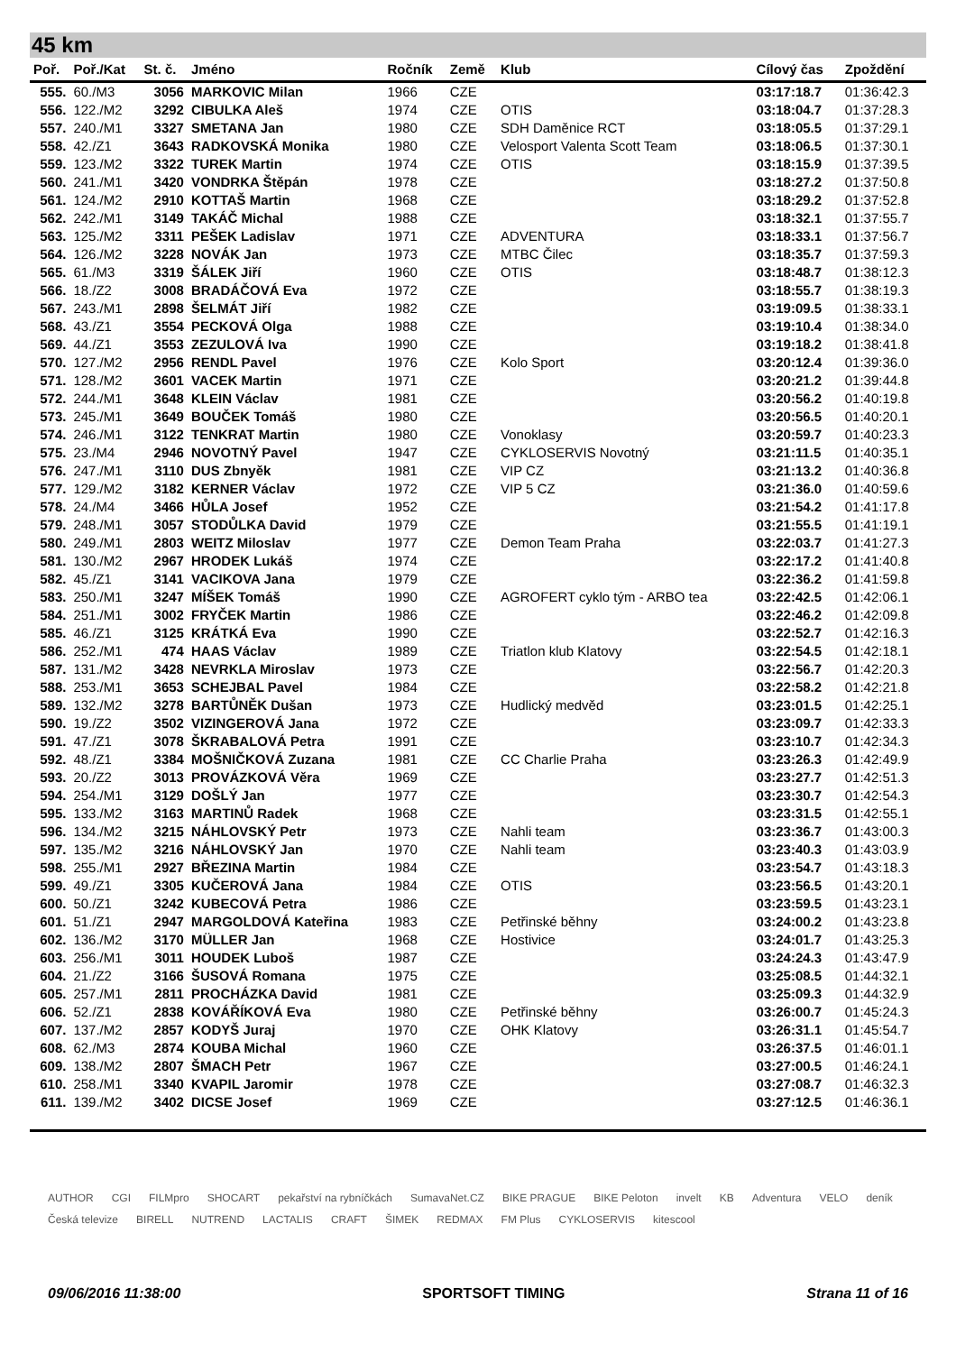45 km
| Poř. | Poř./Kat | St. č. | Jméno | Ročník | Země | Klub | Cílový čas | Zpoždění |
| --- | --- | --- | --- | --- | --- | --- | --- | --- |
| 555. | 60./M3 | 3056 | MARKOVIC Milan | 1966 | CZE | | 03:17:18.7 | 01:36:42.3 |
| 556. | 122./M2 | 3292 | CIBULKA Aleš | 1974 | CZE | OTIS | 03:18:04.7 | 01:37:28.3 |
| 557. | 240./M1 | 3327 | SMETANA Jan | 1980 | CZE | SDH Daměnice RCT | 03:18:05.5 | 01:37:29.1 |
| 558. | 42./Z1 | 3643 | RADKOVSKÁ Monika | 1980 | CZE | Velosport Valenta Scott Team | 03:18:06.5 | 01:37:30.1 |
| 559. | 123./M2 | 3322 | TUREK Martin | 1974 | CZE | OTIS | 03:18:15.9 | 01:37:39.5 |
| 560. | 241./M1 | 3420 | VONDRKA Štěpán | 1978 | CZE | | 03:18:27.2 | 01:37:50.8 |
| 561. | 124./M2 | 2910 | KOTTAŠ Martin | 1968 | CZE | | 03:18:29.2 | 01:37:52.8 |
| 562. | 242./M1 | 3149 | TAKÁČ Michal | 1988 | CZE | | 03:18:32.1 | 01:37:55.7 |
| 563. | 125./M2 | 3311 | PEŠEK Ladislav | 1971 | CZE | ADVENTURA | 03:18:33.1 | 01:37:56.7 |
| 564. | 126./M2 | 3228 | NOVÁK Jan | 1973 | CZE | MTBC Čilec | 03:18:35.7 | 01:37:59.3 |
| 565. | 61./M3 | 3319 | ŠÁLEK Jiří | 1960 | CZE | OTIS | 03:18:48.7 | 01:38:12.3 |
| 566. | 18./Z2 | 3008 | BRADÁČOVÁ Eva | 1972 | CZE | | 03:18:55.7 | 01:38:19.3 |
| 567. | 243./M1 | 2898 | ŠELMÁT Jiří | 1982 | CZE | | 03:19:09.5 | 01:38:33.1 |
| 568. | 43./Z1 | 3554 | PECKOVÁ Olga | 1988 | CZE | | 03:19:10.4 | 01:38:34.0 |
| 569. | 44./Z1 | 3553 | ZEZULOVÁ Iva | 1990 | CZE | | 03:19:18.2 | 01:38:41.8 |
| 570. | 127./M2 | 2956 | RENDL Pavel | 1976 | CZE | Kolo Sport | 03:20:12.4 | 01:39:36.0 |
| 571. | 128./M2 | 3601 | VACEK Martin | 1971 | CZE | | 03:20:21.2 | 01:39:44.8 |
| 572. | 244./M1 | 3648 | KLEIN Václav | 1981 | CZE | | 03:20:56.2 | 01:40:19.8 |
| 573. | 245./M1 | 3649 | BOUČEK Tomáš | 1980 | CZE | | 03:20:56.5 | 01:40:20.1 |
| 574. | 246./M1 | 3122 | TENKRAT Martin | 1980 | CZE | Vonoklasy | 03:20:59.7 | 01:40:23.3 |
| 575. | 23./M4 | 2946 | NOVOTNÝ Pavel | 1947 | CZE | CYKLOSERVIS Novotný | 03:21:11.5 | 01:40:35.1 |
| 576. | 247./M1 | 3110 | DUS Zbnyěk | 1981 | CZE | VIP CZ | 03:21:13.2 | 01:40:36.8 |
| 577. | 129./M2 | 3182 | KERNER Václav | 1972 | CZE | VIP 5 CZ | 03:21:36.0 | 01:40:59.6 |
| 578. | 24./M4 | 3466 | HŮLA Josef | 1952 | CZE | | 03:21:54.2 | 01:41:17.8 |
| 579. | 248./M1 | 3057 | STODŮLKA David | 1979 | CZE | | 03:21:55.5 | 01:41:19.1 |
| 580. | 249./M1 | 2803 | WEITZ Miloslav | 1977 | CZE | Demon Team Praha | 03:22:03.7 | 01:41:27.3 |
| 581. | 130./M2 | 2967 | HRODEK Lukáš | 1974 | CZE | | 03:22:17.2 | 01:41:40.8 |
| 582. | 45./Z1 | 3141 | VACIKOVA Jana | 1979 | CZE | | 03:22:36.2 | 01:41:59.8 |
| 583. | 250./M1 | 3247 | MÍŠEK Tomáš | 1990 | CZE | AGROFERT cyklo tým - ARBO tea | 03:22:42.5 | 01:42:06.1 |
| 584. | 251./M1 | 3002 | FRYČEK Martin | 1986 | CZE | | 03:22:46.2 | 01:42:09.8 |
| 585. | 46./Z1 | 3125 | KRÁTKÁ Eva | 1990 | CZE | | 03:22:52.7 | 01:42:16.3 |
| 586. | 252./M1 | 474 | HAAS Václav | 1989 | CZE | Triatlon klub Klatovy | 03:22:54.5 | 01:42:18.1 |
| 587. | 131./M2 | 3428 | NEVRKLA Miroslav | 1973 | CZE | | 03:22:56.7 | 01:42:20.3 |
| 588. | 253./M1 | 3653 | SCHEJBAL Pavel | 1984 | CZE | | 03:22:58.2 | 01:42:21.8 |
| 589. | 132./M2 | 3278 | BARTŮNĚK Dušan | 1973 | CZE | Hudlický medvěd | 03:23:01.5 | 01:42:25.1 |
| 590. | 19./Z2 | 3502 | VIZINGEROVÁ Jana | 1972 | CZE | | 03:23:09.7 | 01:42:33.3 |
| 591. | 47./Z1 | 3078 | ŠKRABALOVÁ Petra | 1991 | CZE | | 03:23:10.7 | 01:42:34.3 |
| 592. | 48./Z1 | 3384 | MOŠNIČKOVÁ Zuzana | 1981 | CZE | CC Charlie Praha | 03:23:26.3 | 01:42:49.9 |
| 593. | 20./Z2 | 3013 | PROVÁZKOVÁ Věra | 1969 | CZE | | 03:23:27.7 | 01:42:51.3 |
| 594. | 254./M1 | 3129 | DOŠLÝ Jan | 1977 | CZE | | 03:23:30.7 | 01:42:54.3 |
| 595. | 133./M2 | 3163 | MARTINŮ Radek | 1968 | CZE | | 03:23:31.5 | 01:42:55.1 |
| 596. | 134./M2 | 3215 | NÁHLOVSKÝ Petr | 1973 | CZE | Nahli team | 03:23:36.7 | 01:43:00.3 |
| 597. | 135./M2 | 3216 | NÁHLOVSKÝ Jan | 1970 | CZE | Nahli team | 03:23:40.3 | 01:43:03.9 |
| 598. | 255./M1 | 2927 | BŘEZINA Martin | 1984 | CZE | | 03:23:54.7 | 01:43:18.3 |
| 599. | 49./Z1 | 3305 | KUČEROVÁ Jana | 1984 | CZE | OTIS | 03:23:56.5 | 01:43:20.1 |
| 600. | 50./Z1 | 3242 | KUBECOVÁ Petra | 1986 | CZE | | 03:23:59.5 | 01:43:23.1 |
| 601. | 51./Z1 | 2947 | MARGOLDOVÁ Kateřina | 1983 | CZE | Petřinské běhny | 03:24:00.2 | 01:43:23.8 |
| 602. | 136./M2 | 3170 | MÜLLER Jan | 1968 | CZE | Hostivice | 03:24:01.7 | 01:43:25.3 |
| 603. | 256./M1 | 3011 | HOUDEK Luboš | 1987 | CZE | | 03:24:24.3 | 01:43:47.9 |
| 604. | 21./Z2 | 3166 | ŠUSOVÁ Romana | 1975 | CZE | | 03:25:08.5 | 01:44:32.1 |
| 605. | 257./M1 | 2811 | PROCHÁZKA David | 1981 | CZE | | 03:25:09.3 | 01:44:32.9 |
| 606. | 52./Z1 | 2838 | KOVÁŘÍKOVÁ Eva | 1980 | CZE | Petřinské běhny | 03:26:00.7 | 01:45:24.3 |
| 607. | 137./M2 | 2857 | KODYŠ Juraj | 1970 | CZE | OHK Klatovy | 03:26:31.1 | 01:45:54.7 |
| 608. | 62./M3 | 2874 | KOUBA Michal | 1960 | CZE | | 03:26:37.5 | 01:46:01.1 |
| 609. | 138./M2 | 2807 | ŠMACH Petr | 1967 | CZE | | 03:27:00.5 | 01:46:24.1 |
| 610. | 258./M1 | 3340 | KVAPIL Jaromir | 1978 | CZE | | 03:27:08.7 | 01:46:32.3 |
| 611. | 139./M2 | 3402 | DICSE Josef | 1969 | CZE | | 03:27:12.5 | 01:46:36.1 |
AUTHOR CGI FILMpro SHOCART pekařství na rybníčkách SumavaNet.CZ BIKE PRAGUE BIKE Peloton invelt KB Adventura VELO deník Česká televize BIRELL NUTREND LACTALIS CRAFT ŠIMEK REDMAX FM Plus CYKLOSERVIS kitescool
09/06/2016 11:38:00 SPORTSOFT TIMING Strana 11 of 16